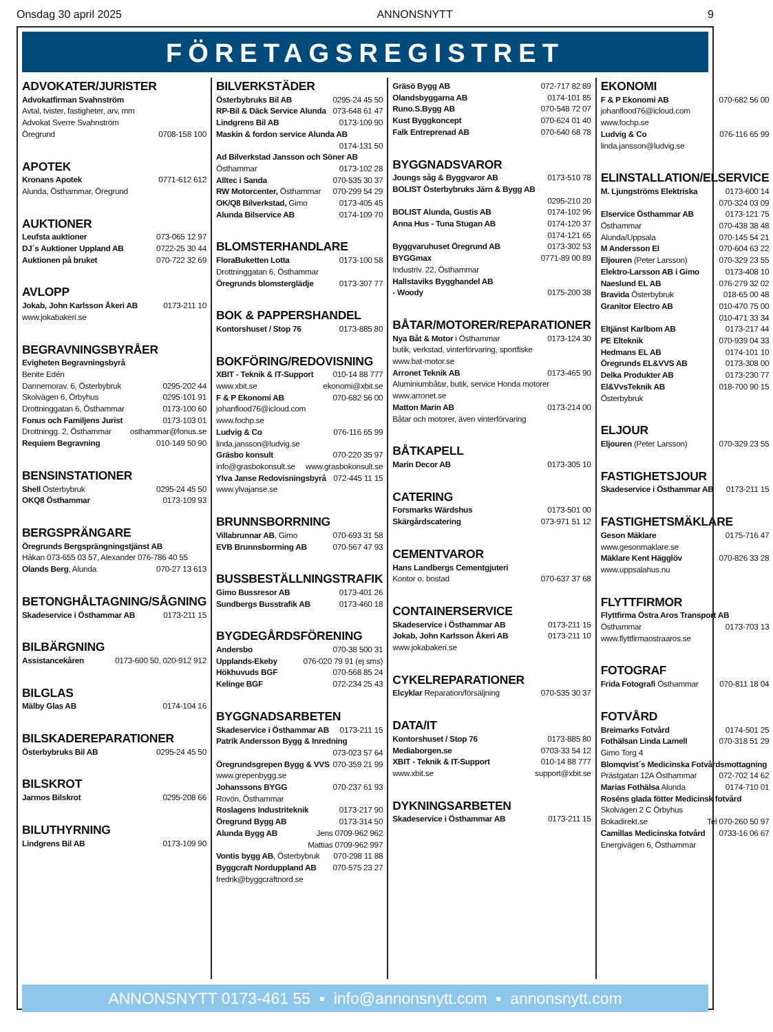Onsdag 30 april 2025 ANNONSNYTT 9
FÖRETAGSREGISTRET
ADVOKATER/JURISTER
Advokatfirman Svahnström
Avtal, tvister, fastigheter, arv, mm
Advokat Sverre Svahnström
Öregrund 0708-158 100
APOTEK
Kronans Apotek 0771-612 612
Alunda, Östhammar, Öregrund
AUKTIONER
Leufsta auktioner 073-065 12 97
DJ´s Auktioner Uppland AB 0722-25 30 44
Auktionen på bruket 070-722 32 69
AVLOPP
Jokab, John Karlsson Åkeri AB 0173-211 10
www.jokabakeri.se
BEGRAVNINGSBYRÅER
Evigheten Begravningsbyrå
Benite Edén
Dannemorav. 6, Österbybruk 0295-202 44
Skolvägen 6, Örbyhus 0295-101 91
Drottninggatan 6, Östhammar 0173-100 60
Fonus och Familjens Jurist 0173-103 01
Drottningg. 2, Östhammar osthammar@fonus.se
Requiem Begravning 010-149 50 90
BENSINSTATIONER
Shell Österbybruk 0295-24 45 50
OKQ8 Östhammar 0173-109 93
BERGSPRÄNGARE
Öregrunds Bergsprängningstjänst AB
Håkan 073-655 03 57, Alexander 076-786 40 55
Olands Berg, Alunda 070-27 13 613
BETONGHÅLTAGNING/SÅGNING
Skadeservice i Östhammar AB 0173-211 15
BILBÄRGNING
Assistancekåren 0173-600 50, 020-912 912
BILGLAS
Mälby Glas AB 0174-104 16
BILSKADEREPARATIONER
Österbybruks Bil AB 0295-24 45 50
BILSKROT
Jarmos Bilskrot 0295-208 66
BILUTHYRNING
Lindgrens Bil AB 0173-109 90
BILVERKSTÄDER
Österbybruks Bil AB 0295-24 45 50
RP-Bil & Däck Service Alunda 073-648 61 47
Lindgrens Bil AB 0173-109 90
Maskin & fordon service Alunda AB
0174-131 50
Ad Bilverkstad Jansson och Söner AB
Östhammar 0173-102 28
Alltec i Sanda 070-535 30 37
RW Motorcenter, Östhammar 070-299 54 29
OK/Q8 Bilverkstad, Gimo 0173-405 45
Alunda Bilservice AB 0174-109 70
BLOMSTERHANDLARE
FloraBuketten Lotta 0173-100 58
Drottninggatan 6, Östhammar
Öregrunds blomsterglädje 0173-307 77
BOK & PAPPERSHANDEL
Kontorshuset / Stop 76 0173-885 80
BOKFÖRING/REDOVISNING
XBIT - Teknik & IT-Support 010-14 88 777
www.xbit.se ekonomi@xbit.se
F & P Ekonomi AB 070-682 56 00
johanflood76@icloud.com
www.fochp.se
Ludvig & Co 076-116 65 99
linda.jansson@ludvig.se
Gräsbo konsult 070-220 35 97
info@grasbokonsult.se www.grasbokonsult.se
Ylva Janse Redovisningsbyrå 072-445 11 15
www.ylvajanse.se
BRUNNSBORRNING
Villabrunnar AB, Gimo 070-693 31 58
EVB Brunnsborrning AB 070-567 47 93
BUSSBESTÄLLNINGSTRAFIK
Gimo Bussresor AB 0173-401 26
Sundbergs Busstrafik AB 0173-460 18
BYGDEGÅRDSFÖRENING
Andersbo 070-38 500 31
Upplands-Ekeby 076-020 79 91 (ej sms)
Hökhuvuds BGF 070-568 85 24
Kelinge BGF 072-234 25 43
BYGGNADSARBETEN
Skadeservice i Östhammar AB 0173-211 15
Patrik Andersson Bygg & Inredning
073-023 57 64
Öregrundsgrepen Bygg & VVS 070-359 21 99
www.grepenbygg.se
Johanssons BYGG 070-237 61 93
Rovön, Östhammar
Roslagens Industriteknik 0173-217 90
Öregrund Bygg AB 0173-314 50
Alunda Bygg AB Jens 0709-962 962
Mattias 0709-962 997
Vontis bygg AB, Österbybruk 070-298 11 88
Byggcraft Norduppland AB 070-575 23 27
fredrik@byggcraftnord.se
Gräsö Bygg AB 072-717 82 89
Olandsbyggarna AB 0174-101 85
Runo.S.Bygg AB 070-548 72 07
Kust Byggkoncept 070-624 01 40
Falk Entreprenad AB 070-640 68 78
BYGGNADSVAROR
Joungs såg & Byggvaror AB 0173-510 78
BOLIST Österbybruks Järn & Bygg AB
0295-210 20
BOLIST Alunda, Gustis AB 0174-102 96
Anna Hus - Tuna Stugan AB 0174-120 37
0174-121 65
Byggvaruhuset Öregrund AB 0173-302 53
BYGGmax 0771-89 00 89
Industriv. 22, Östhammar
Hallstaviks Bygghandel AB
- Woody 0175-200 38
BÅTAR/MOTORER/REPARATIONER
Nya Båt & Motor i Östhammar 0173-124 30
butik, verkstad, vinterförvaring, sportfiske
www.bat-motor.se
Arronet Teknik AB 0173-465 90
Aluminiumbåtar, butik, service Honda motorer
www.arronet.se
Matton Marin AB 0173-214 00
Båtar och motorer, även vinterförvaring
BÅTKAPELL
Marin Decor AB 0173-305 10
CATERING
Forsmarks Wärdshus 0173-501 00
Skärgårdscatering 073-971 51 12
CEMENTVAROR
Hans Landbergs Cementgjuteri
Kontor o. bostad 070-637 37 68
CONTAINERSERVICE
Skadeservice i Östhammar AB 0173-211 15
Jokab, John Karlsson Åkeri AB 0173-211 10
www.jokabakeri.se
CYKELREPARATIONER
Elcyklar Reparation/försäljning 070-535 30 37
DATA/IT
Kontorshuset / Stop 76 0173-885 80
Mediaborgen.se 0703-33 54 12
XBIT - Teknik & IT-Support 010-14 88 777
www.xbit.se support@xbit.se
DYKNINGSARBETEN
Skadeservice i Östhammar AB 0173-211 15
EKONOMI
F & P Ekonomi AB 070-682 56 00
johanflood76@icloud.com
www.fochp.se
Ludvig & Co 076-116 65 99
linda.jansson@ludvig.se
ELINSTALLATION/ELSERVICE
M. Ljungströms Elektriska 0173-600 14
070-324 03 09
Elservice Östhammar AB 0173-121 75
Östhammar 070-438 38 48
Alunda/Uppsala 070-145 54 21
M Andersson El 070-604 63 22
Eljouren (Peter Larsson) 070-329 23 55
Elektro-Larsson AB i Gimo 0173-408 10
Naeslund EL AB 076-279 32 02
Bravida Österbybruk 018-65 00 48
Granitor Electro AB 010-470 75 00
010-471 33 34
Eltjänst Karlbom AB 0173-217 44
PE Elteknik 070-939 04 33
Hedmans EL AB 0174-101 10
Öregrunds EL&VVS AB 0173-308 00
Delka Produkter AB 0173-230 77
El&VvsTeknik AB 018-700 90 15
Österbybruk
ELJOUR
Eljouren (Peter Larsson) 070-329 23 55
FASTIGHETSJOUR
Skadeservice i Östhammar AB 0173-211 15
FASTIGHETSMÄKLARE
Geson Mäklare 0175-716 47
www.gesonmaklare.se
Mäklare Kent Hägglöv 070-826 33 28
www.uppsalahus.nu
FLYTTFIRMOR
Flyttfirma Östra Aros Transport AB
Östhammar 0173-703 13
www.flyttfirmaostraaros.se
FOTOGRAF
Frida Fotografi Östhammar 070-811 18 04
FOTVÅRD
Breimarks Fotvård 0174-501 25
Fothälsan Linda Lamell 070-318 51 29
Gimo Torg 4
Blomqvist´s Medicinska Fotvårdsmottagning
Prästgatan 12A Östhammar 072-702 14 62
Marias Fothälsa Alunda 0174-710 01
Roséns glada fötter Medicinsk fotvård
Skolvägen 2 C Örbyhus
Bokadirekt.se Tel 070-260 50 97
Camillas Medicinska fotvård 0733-16 06 67
Energivägen 6, Östhammar
ANNONSNYTT 0173-461 55 ▪ info@annonsnytt.com ▪ annonsnytt.com